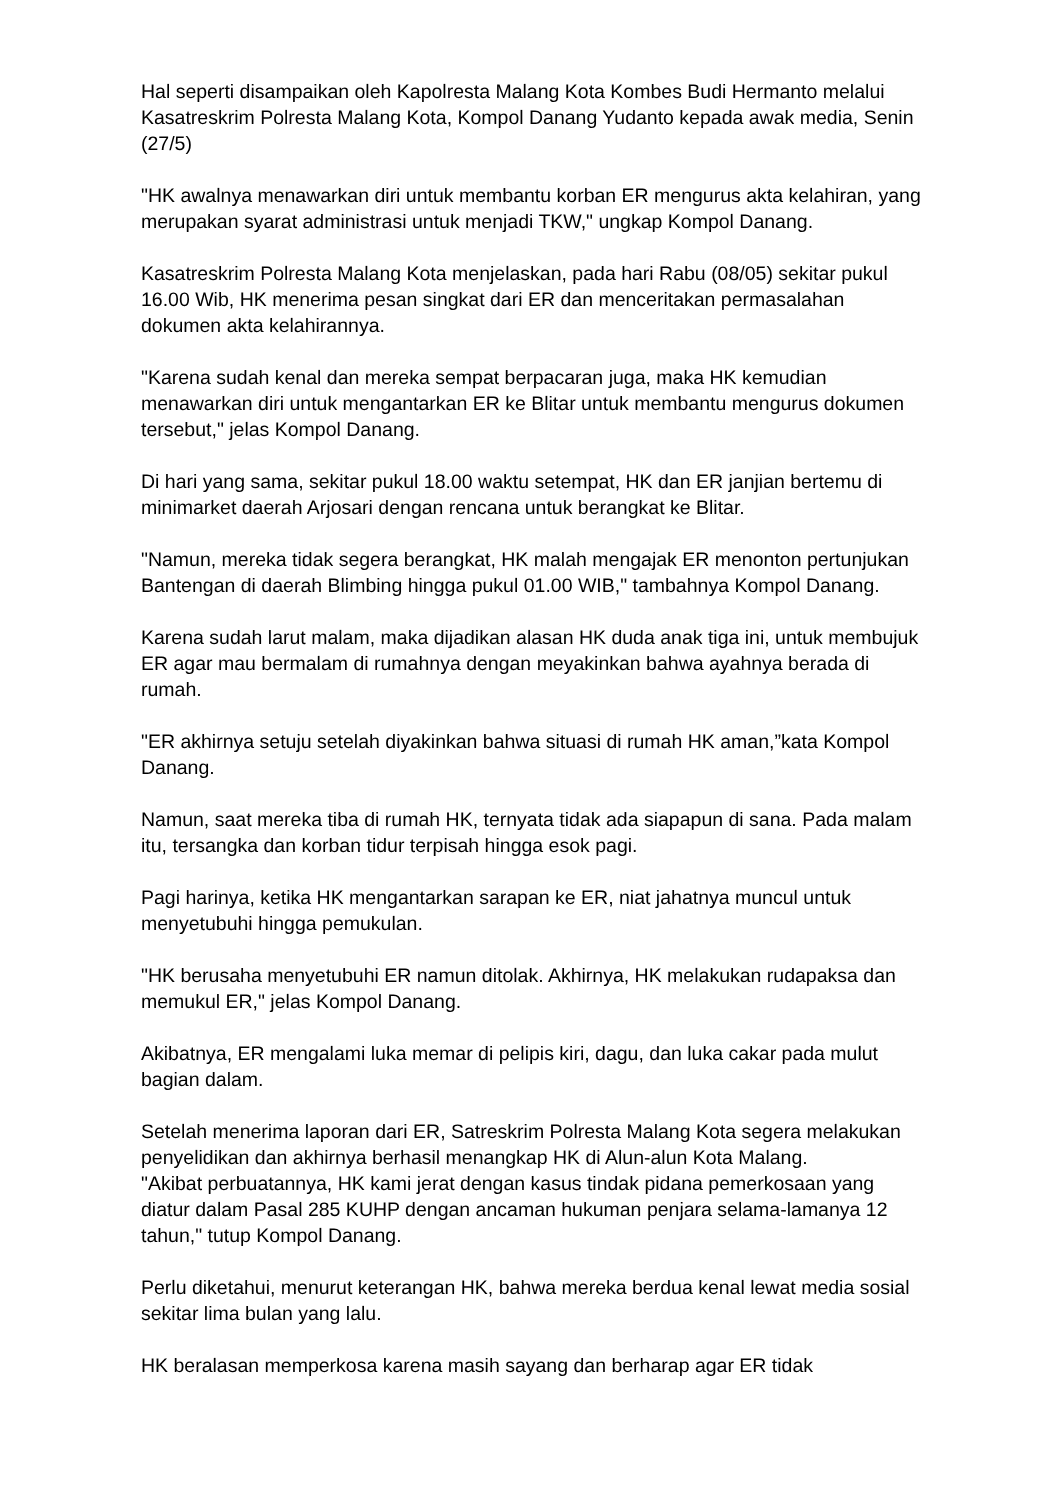Hal seperti disampaikan oleh Kapolresta Malang Kota Kombes Budi Hermanto melalui Kasatreskrim Polresta Malang Kota, Kompol Danang Yudanto kepada awak media, Senin (27/5)
"HK awalnya menawarkan diri untuk membantu korban ER mengurus akta kelahiran, yang merupakan syarat administrasi untuk menjadi TKW," ungkap Kompol Danang.
Kasatreskrim Polresta Malang Kota menjelaskan, pada hari Rabu (08/05) sekitar pukul 16.00 Wib, HK menerima pesan singkat dari ER dan menceritakan permasalahan dokumen akta kelahirannya.
"Karena sudah kenal dan mereka sempat berpacaran juga, maka HK kemudian menawarkan diri untuk mengantarkan ER ke Blitar untuk membantu mengurus dokumen tersebut," jelas Kompol Danang.
Di hari yang sama, sekitar pukul 18.00 waktu setempat, HK dan ER janjian bertemu di minimarket daerah Arjosari dengan rencana untuk berangkat ke Blitar.
"Namun, mereka tidak segera berangkat, HK malah mengajak ER menonton pertunjukan Bantengan di daerah Blimbing hingga pukul 01.00 WIB," tambahnya Kompol Danang.
Karena sudah larut malam, maka dijadikan alasan HK duda anak tiga ini, untuk membujuk ER agar mau bermalam di rumahnya dengan meyakinkan bahwa ayahnya berada di rumah.
"ER akhirnya setuju setelah diyakinkan bahwa situasi di rumah HK aman,”kata Kompol Danang.
Namun, saat mereka tiba di rumah HK, ternyata tidak ada siapapun di sana. Pada malam itu, tersangka dan korban tidur terpisah hingga esok pagi.
Pagi harinya, ketika HK mengantarkan sarapan ke ER, niat jahatnya muncul untuk menyetubuhi hingga pemukulan.
"HK berusaha menyetubuhi ER namun ditolak. Akhirnya, HK melakukan rudapaksa dan memukul ER," jelas Kompol Danang.
Akibatnya, ER mengalami luka memar di pelipis kiri, dagu, dan luka cakar pada mulut bagian dalam.
Setelah menerima laporan dari ER, Satreskrim Polresta Malang Kota segera melakukan penyelidikan dan akhirnya berhasil menangkap HK di Alun-alun Kota Malang.
"Akibat perbuatannya, HK kami jerat dengan kasus tindak pidana pemerkosaan yang diatur dalam Pasal 285 KUHP dengan ancaman hukuman penjara selama-lamanya 12 tahun," tutup Kompol Danang.
Perlu diketahui, menurut keterangan HK, bahwa mereka berdua kenal lewat media sosial sekitar lima bulan yang lalu.
HK beralasan memperkosa karena masih sayang dan berharap agar ER tidak